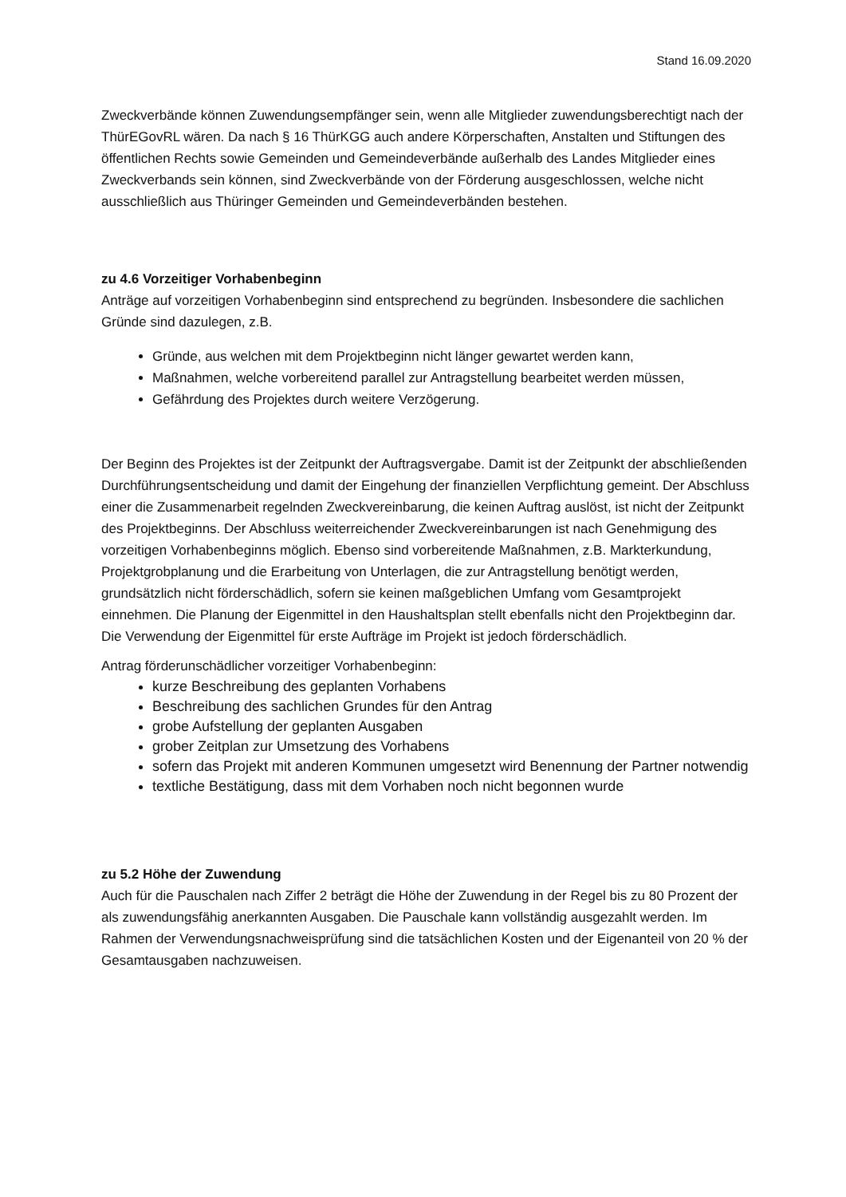Stand 16.09.2020
Zweckverbände können Zuwendungsempfänger sein, wenn alle Mitglieder zuwendungsberechtigt nach der ThürEGovRL wären. Da nach § 16 ThürKGG auch andere Körperschaften, Anstalten und Stiftungen des öffentlichen Rechts sowie Gemeinden und Gemeindeverbände außerhalb des Landes Mitglieder eines Zweckverbands sein können, sind Zweckverbände von der Förderung ausgeschlossen, welche nicht ausschließlich aus Thüringer Gemeinden und Gemeindeverbänden bestehen.
zu 4.6 Vorzeitiger Vorhabenbeginn
Anträge auf vorzeitigen Vorhabenbeginn sind entsprechend zu begründen. Insbesondere die sachlichen Gründe sind dazulegen, z.B.
Gründe, aus welchen mit dem Projektbeginn nicht länger gewartet werden kann,
Maßnahmen, welche vorbereitend parallel zur Antragstellung bearbeitet werden müssen,
Gefährdung des Projektes durch weitere Verzögerung.
Der Beginn des Projektes ist der Zeitpunkt der Auftragsvergabe. Damit ist der Zeitpunkt der abschließenden Durchführungsentscheidung und damit der Eingehung der finanziellen Verpflichtung gemeint. Der Abschluss einer die Zusammenarbeit regelnden Zweckvereinbarung, die keinen Auftrag auslöst, ist nicht der Zeitpunkt des Projektbeginns. Der Abschluss weiterreichender Zweckvereinbarungen ist nach Genehmigung des vorzeitigen Vorhabenbeginns möglich. Ebenso sind vorbereitende Maßnahmen, z.B. Markterkundung, Projektgrobplanung und die Erarbeitung von Unterlagen, die zur Antragstellung benötigt werden, grundsätzlich nicht förderschädlich, sofern sie keinen maßgeblichen Umfang vom Gesamtprojekt einnehmen. Die Planung der Eigenmittel in den Haushaltsplan stellt ebenfalls nicht den Projektbeginn dar. Die Verwendung der Eigenmittel für erste Aufträge im Projekt ist jedoch förderschädlich.
Antrag förderunschädlicher vorzeitiger Vorhabenbeginn:
kurze Beschreibung des geplanten Vorhabens
Beschreibung des sachlichen Grundes für den Antrag
grobe Aufstellung der geplanten Ausgaben
grober Zeitplan zur Umsetzung des Vorhabens
sofern das Projekt mit anderen Kommunen umgesetzt wird Benennung der Partner notwendig
textliche Bestätigung, dass mit dem Vorhaben noch nicht begonnen wurde
zu 5.2 Höhe der Zuwendung
Auch für die Pauschalen nach Ziffer 2 beträgt die Höhe der Zuwendung in der Regel bis zu 80 Prozent der als zuwendungsfähig anerkannten Ausgaben. Die Pauschale kann vollständig ausgezahlt werden. Im Rahmen der Verwendungsnachweisprüfung sind die tatsächlichen Kosten und der Eigenanteil von 20 % der Gesamtausgaben nachzuweisen.